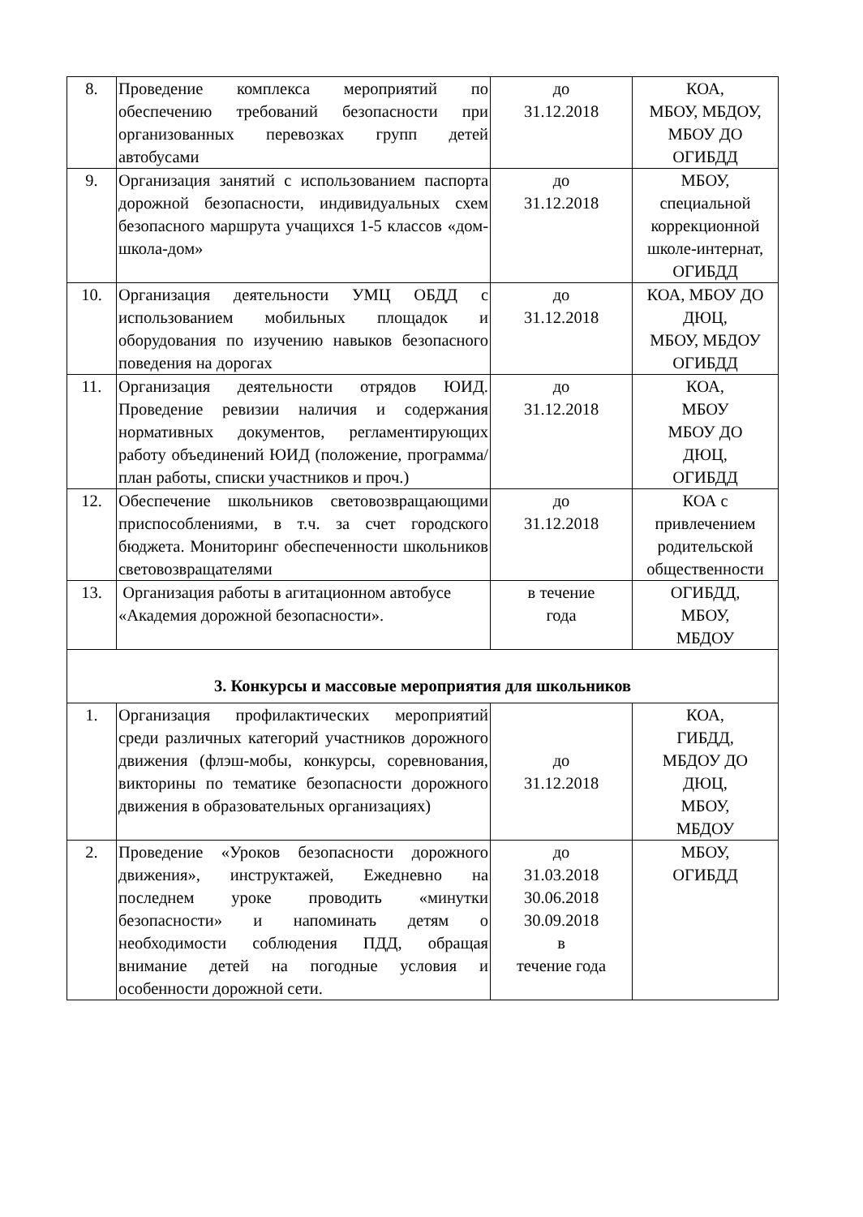| 8. | Проведение комплекса мероприятий по обеспечению требований безопасности при организованных перевозках групп детей автобусами | до 31.12.2018 | КОА, МБОУ, МБДОУ, МБОУ ДО ОГИБДД |
| 9. | Организация занятий с использованием паспорта дорожной безопасности, индивидуальных схем безопасного маршрута учащихся 1-5 классов «дом-школа-дом» | до 31.12.2018 | МБОУ, специальной коррекционной школе-интернат, ОГИБДД |
| 10. | Организация деятельности УМЦ ОБДД с использованием мобильных площадок и оборудования по изучению навыков безопасного поведения на дорогах | до 31.12.2018 | КОА, МБОУ ДО ДЮЦ, МБОУ, МБДОУ ОГИБДД |
| 11. | Организация деятельности отрядов ЮИД. Проведение ревизии наличия и содержания нормативных документов, регламентирующих работу объединений ЮИД (положение, программа/план работы, списки участников и проч.) | до 31.12.2018 | КОА, МБОУ МБОУ ДО ДЮЦ, ОГИБДД |
| 12. | Обеспечение школьников световозвращающими приспособлениями, в т.ч. за счет городского бюджета. Мониторинг обеспеченности школьников световозвращателями | до 31.12.2018 | КОА с привлечением родительской общественности |
| 13. | Организация работы в агитационном автобусе «Академия дорожной безопасности». | в течение года | ОГИБДД, МБОУ, МБДОУ |
| 3. Конкурсы и массовые мероприятия для школьников | | | |
| 1. | Организация профилактических мероприятий среди различных категорий участников дорожного движения (флэш-мобы, конкурсы, соревнования, викторины по тематике безопасности дорожного движения в образовательных организациях) | до 31.12.2018 | КОА, ГИБДД, МБДОУ ДО ДЮЦ, МБОУ, МБДОУ |
| 2. | Проведение «Уроков безопасности дорожного движения», инструктажей, Ежедневно на последнем уроке проводить «минутки безопасности» и напоминать детям о необходимости соблюдения ПДД, обращая внимание детей на погодные условия и особенности дорожной сети. | до 31.03.2018 30.06.2018 30.09.2018 в течение года | МБОУ, ОГИБДД |